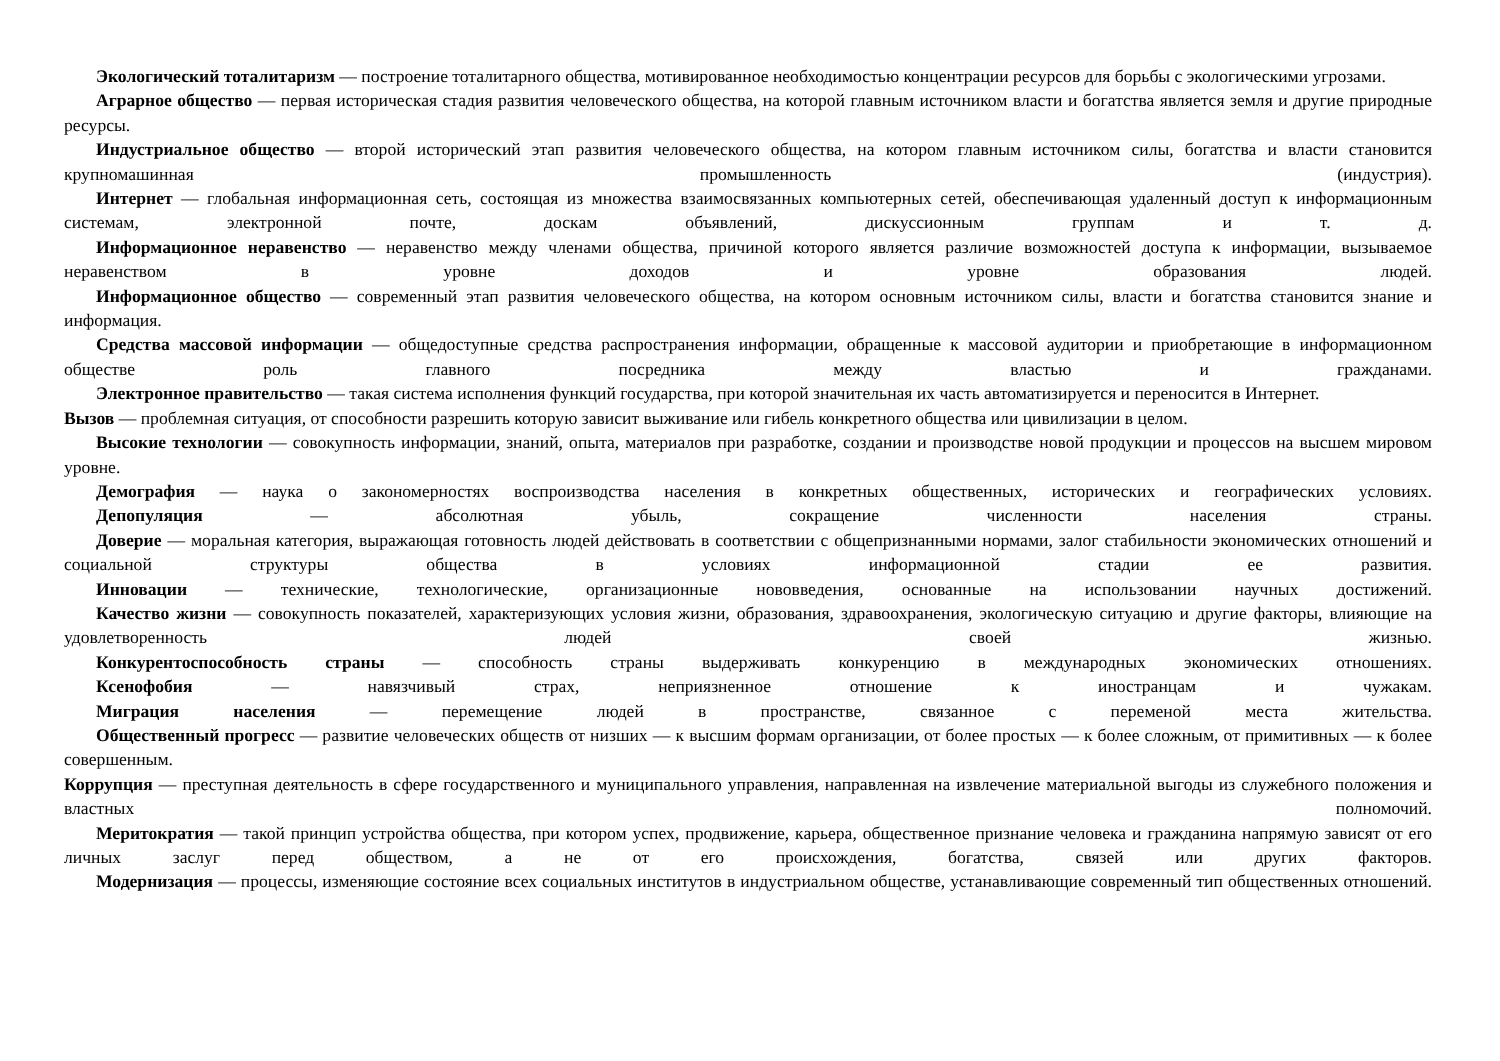Экологический тоталитаризм — построение тоталитарного общества, мотивированное необходимостью концентрации ресурсов для борьбы с экологическими угрозами.
Аграрное общество — первая историческая стадия развития человеческого общества, на которой главным источником власти и богатства является земля и другие природные ресурсы.
Индустриальное общество — второй исторический этап развития человеческого общества, на котором главным источником силы, богатства и власти становится крупномашинная промышленность (индустрия).
Интернет — глобальная информационная сеть, состоящая из множества взаимосвязанных компьютерных сетей, обеспечивающая удаленный доступ к информационным системам, электронной почте, доскам объявлений, дискуссионным группам и т. д.
Информационное неравенство — неравенство между членами общества, причиной которого является различие возможностей доступа к информации, вызываемое неравенством в уровне доходов и уровне образования людей.
Информационное общество — современный этап развития человеческого общества, на котором основным источником силы, власти и богатства становится знание и информация.
Средства массовой информации — общедоступные средства распространения информации, обращенные к массовой аудитории и приобретающие в информационном обществе роль главного посредника между властью и гражданами.
Электронное правительство — такая система исполнения функций государства, при которой значительная их часть автоматизируется и переносится в Интернет.
Вызов — проблемная ситуация, от способности разрешить которую зависит выживание или гибель конкретного общества или цивилизации в целом.
Высокие технологии — совокупность информации, знаний, опыта, материалов при разработке, создании и производстве новой продукции и процессов на высшем мировом уровне.
Демография — наука о закономерностях воспроизводства населения в конкретных общественных, исторических и географических условиях.
Депопуляция — абсолютная убыль, сокращение численности населения страны.
Доверие — моральная категория, выражающая готовность людей действовать в соответствии с общепризнанными нормами, залог стабильности экономических отношений и социальной структуры общества в условиях информационной стадии ее развития.
Инновации — технические, технологические, организационные нововведения, основанные на использовании научных достижений.
Качество жизни — совокупность показателей, характеризующих условия жизни, образования, здравоохранения, экологическую ситуацию и другие факторы, влияющие на удовлетворенность людей своей жизнью.
Конкурентоспособность страны — способность страны выдерживать конкуренцию в международных экономических отношениях.
Ксенофобия — навязчивый страх, неприязненное отношение к иностранцам и чужакам.
Миграция населения — перемещение людей в пространстве, связанное с переменой места жительства.
Общественный прогресс — развитие человеческих обществ от низших — к высшим формам организации, от более простых — к более сложным, от примитивных — к более совершенным.
Коррупция — преступная деятельность в сфере государственного и муниципального управления, направленная на извлечение материальной выгоды из служебного положения и властных полномочий.
Меритократия — такой принцип устройства общества, при котором успех, продвижение, карьера, общественное признание человека и гражданина напрямую зависят от его личных заслуг перед обществом, а не от его происхождения, богатства, связей или других факторов.
Модернизация — процессы, изменяющие состояние всех социальных институтов в индустриальном обществе, устанавливающие современный тип общественных отношений.